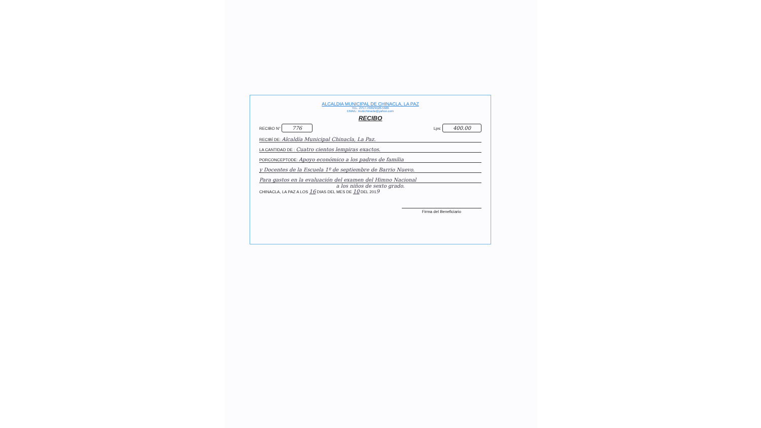ALCALDIA MUNICIPAL DE CHINACLA, LA PAZ
TEL. 2757-7689/9928-5686
EMAIL: munichinacla@yahoo.com
RECIBO
RECIBO N° 776
Lps: 400.00
RECIBÍ DE: Alcaldía Municipal Chinacla, La Paz.
LA CANTIDAD DE : Cuatro cientos lempiras exactos.
PORCONCEPTODE: Apoyo económico a los padres de familia
y Docentes de la Escuela 1º de septiembre de Barrio Nuevo.
Para gastos en la evaluación del examen del Himno Nacional
a los niños de sexto grado.
CHINACLA, LA PAZ A LOS 16 DIAS DEL MES DE 10 DEL 2019
Firma del Beneficiario